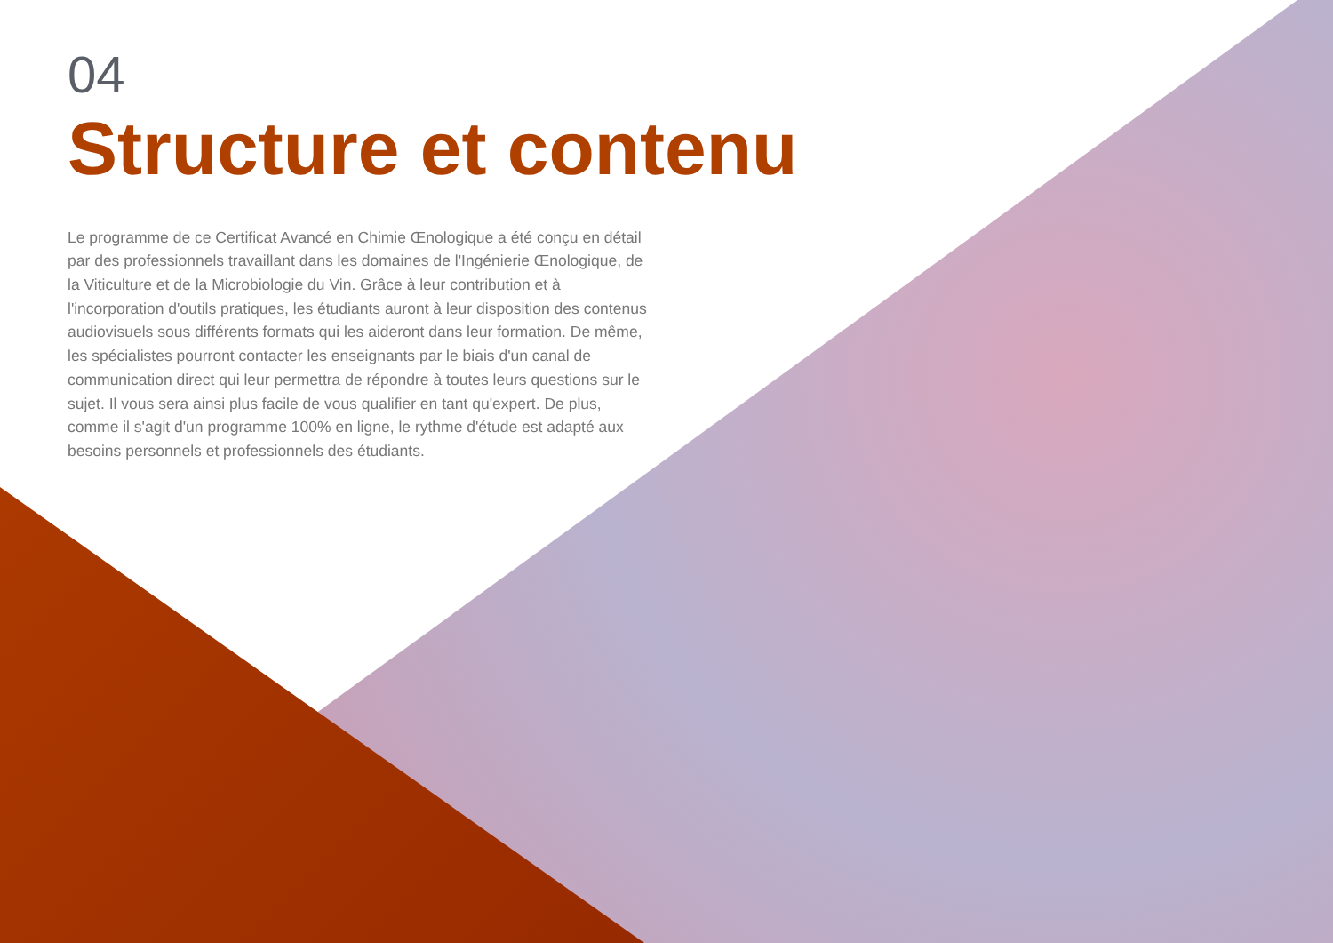04
Structure et contenu
Le programme de ce Certificat Avancé en Chimie Œnologique a été conçu en détail par des professionnels travaillant dans les domaines de l'Ingénierie Œnologique, de la Viticulture et de la Microbiologie du Vin. Grâce à leur contribution et à l'incorporation d'outils pratiques, les étudiants auront à leur disposition des contenus audiovisuels sous différents formats qui les aideront dans leur formation. De même, les spécialistes pourront contacter les enseignants par le biais d'un canal de communication direct qui leur permettra de répondre à toutes leurs questions sur le sujet. Il vous sera ainsi plus facile de vous qualifier en tant qu'expert. De plus, comme il s'agit d'un programme 100% en ligne, le rythme d'étude est adapté aux besoins personnels et professionnels des étudiants.